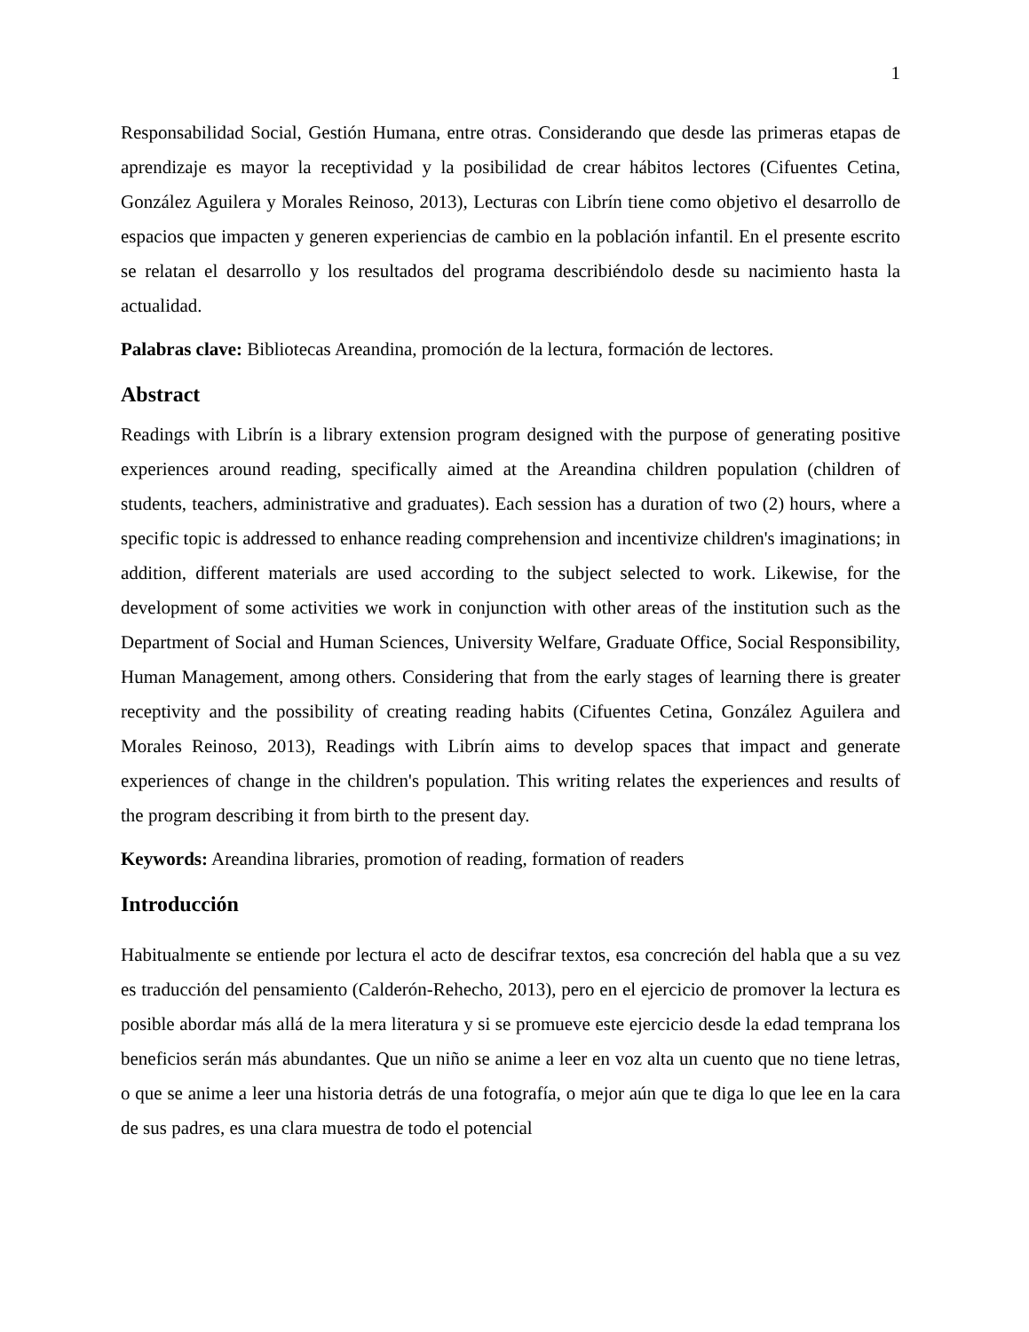1
Responsabilidad Social, Gestión Humana, entre otras. Considerando que desde las primeras etapas de aprendizaje es mayor la receptividad y la posibilidad de crear hábitos lectores (Cifuentes Cetina, González Aguilera y Morales Reinoso, 2013), Lecturas con Librín tiene como objetivo el desarrollo de espacios que impacten y generen experiencias de cambio en la población infantil. En el presente escrito se relatan el desarrollo y los resultados del programa describiéndolo desde su nacimiento hasta la actualidad.
Palabras clave: Bibliotecas Areandina, promoción de la lectura, formación de lectores.
Abstract
Readings with Librín is a library extension program designed with the purpose of generating positive experiences around reading, specifically aimed at the Areandina children population (children of students, teachers, administrative and graduates). Each session has a duration of two (2) hours, where a specific topic is addressed to enhance reading comprehension and incentivize children's imaginations; in addition, different materials are used according to the subject selected to work. Likewise, for the development of some activities we work in conjunction with other areas of the institution such as the Department of Social and Human Sciences, University Welfare, Graduate Office, Social Responsibility, Human Management, among others. Considering that from the early stages of learning there is greater receptivity and the possibility of creating reading habits (Cifuentes Cetina, González Aguilera and Morales Reinoso, 2013), Readings with Librín aims to develop spaces that impact and generate experiences of change in the children's population. This writing relates the experiences and results of the program describing it from birth to the present day.
Keywords: Areandina libraries, promotion of reading, formation of readers
Introducción
Habitualmente se entiende por lectura el acto de descifrar textos, esa concreción del habla que a su vez es traducción del pensamiento (Calderón-Rehecho, 2013), pero en el ejercicio de promover la lectura es posible abordar más allá de la mera literatura y si se promueve este ejercicio desde la edad temprana los beneficios serán más abundantes. Que un niño se anime a leer en voz alta un cuento que no tiene letras, o que se anime a leer una historia detrás de una fotografía, o mejor aún que te diga lo que lee en la cara de sus padres, es una clara muestra de todo el potencial